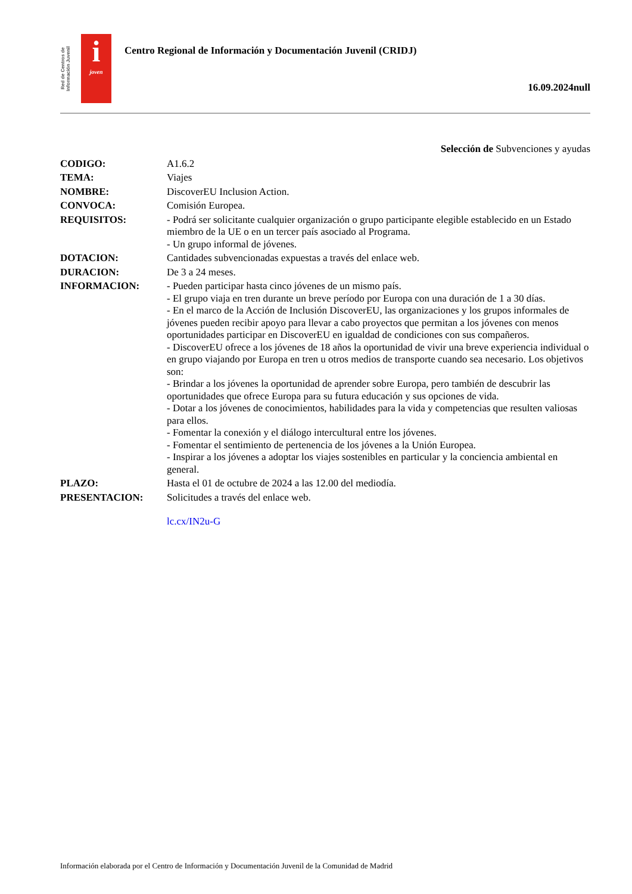Red de Centros de Información Juvenil
i
joven
Centro Regional de Información y Documentación Juvenil (CRIDJ)
16.09.2024null
Selección de Subvenciones y ayudas
CODIGO: A1.6.2
TEMA: Viajes
NOMBRE: DiscoverEU Inclusion Action.
CONVOCA: Comisión Europea.
REQUISITOS: - Podrá ser solicitante cualquier organización o grupo participante elegible establecido en un Estado miembro de la UE o en un tercer país asociado al Programa.
- Un grupo informal de jóvenes.
DOTACION: Cantidades subvencionadas expuestas a través del enlace web.
DURACION: De 3 a 24 meses.
INFORMACION: - Pueden participar hasta cinco jóvenes de un mismo país.
- El grupo viaja en tren durante un breve período por Europa con una duración de 1 a 30 días.
- En el marco de la Acción de Inclusión DiscoverEU, las organizaciones y los grupos informales de jóvenes pueden recibir apoyo para llevar a cabo proyectos que permitan a los jóvenes con menos oportunidades participar en DiscoverEU en igualdad de condiciones con sus compañeros.
- DiscoverEU ofrece a los jóvenes de 18 años la oportunidad de vivir una breve experiencia individual o en grupo viajando por Europa en tren u otros medios de transporte cuando sea necesario. Los objetivos son:
- Brindar a los jóvenes la oportunidad de aprender sobre Europa, pero también de descubrir las oportunidades que ofrece Europa para su futura educación y sus opciones de vida.
- Dotar a los jóvenes de conocimientos, habilidades para la vida y competencias que resulten valiosas para ellos.
- Fomentar la conexión y el diálogo intercultural entre los jóvenes.
- Fomentar el sentimiento de pertenencia de los jóvenes a la Unión Europea.
- Inspirar a los jóvenes a adoptar los viajes sostenibles en particular y la conciencia ambiental en general.
PLAZO: Hasta el 01 de octubre de 2024 a las 12.00 del mediodía.
PRESENTACION: Solicitudes a través del enlace web.
lc.cx/IN2u-G
Información elaborada por el Centro de Información y Documentación Juvenil de la Comunidad de Madrid